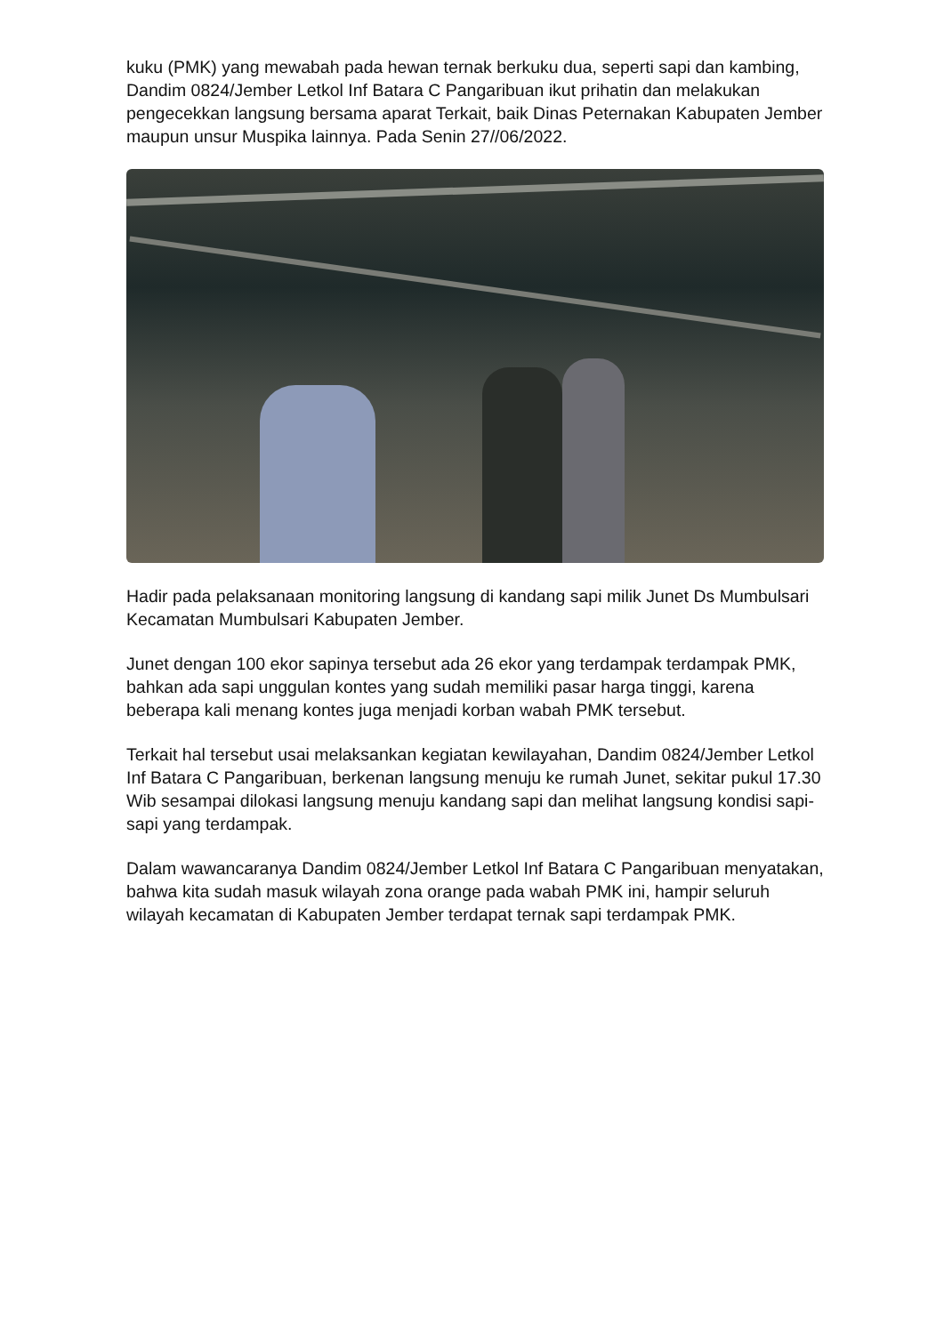kuku (PMK) yang mewabah pada hewan ternak berkuku dua, seperti sapi dan kambing, Dandim 0824/Jember Letkol Inf Batara C Pangaribuan ikut prihatin dan melakukan pengecekkan langsung bersama aparat Terkait, baik Dinas Peternakan Kabupaten Jember maupun unsur Muspika lainnya. Pada Senin 27//06/2022.
Hadir pada pelaksanaan monitoring langsung di kandang sapi milik Junet Ds Mumbulsari Kecamatan Mumbulsari Kabupaten Jember.
Junet dengan 100 ekor sapinya tersebut ada 26 ekor yang terdampak terdampak PMK, bahkan ada sapi unggulan kontes yang sudah memiliki pasar harga tinggi, karena beberapa kali menang kontes juga menjadi korban wabah PMK tersebut.
Terkait hal tersebut usai melaksankan kegiatan kewilayahan, Dandim 0824/Jember Letkol Inf Batara C Pangaribuan, berkenan langsung menuju ke rumah Junet, sekitar pukul 17.30 Wib sesampai dilokasi langsung menuju kandang sapi dan melihat langsung kondisi sapi-sapi yang terdampak.
Dalam wawancaranya Dandim 0824/Jember Letkol Inf Batara C Pangaribuan menyatakan, bahwa kita sudah masuk wilayah zona orange pada wabah PMK ini, hampir seluruh wilayah kecamatan di Kabupaten Jember terdapat ternak sapi terdampak PMK.